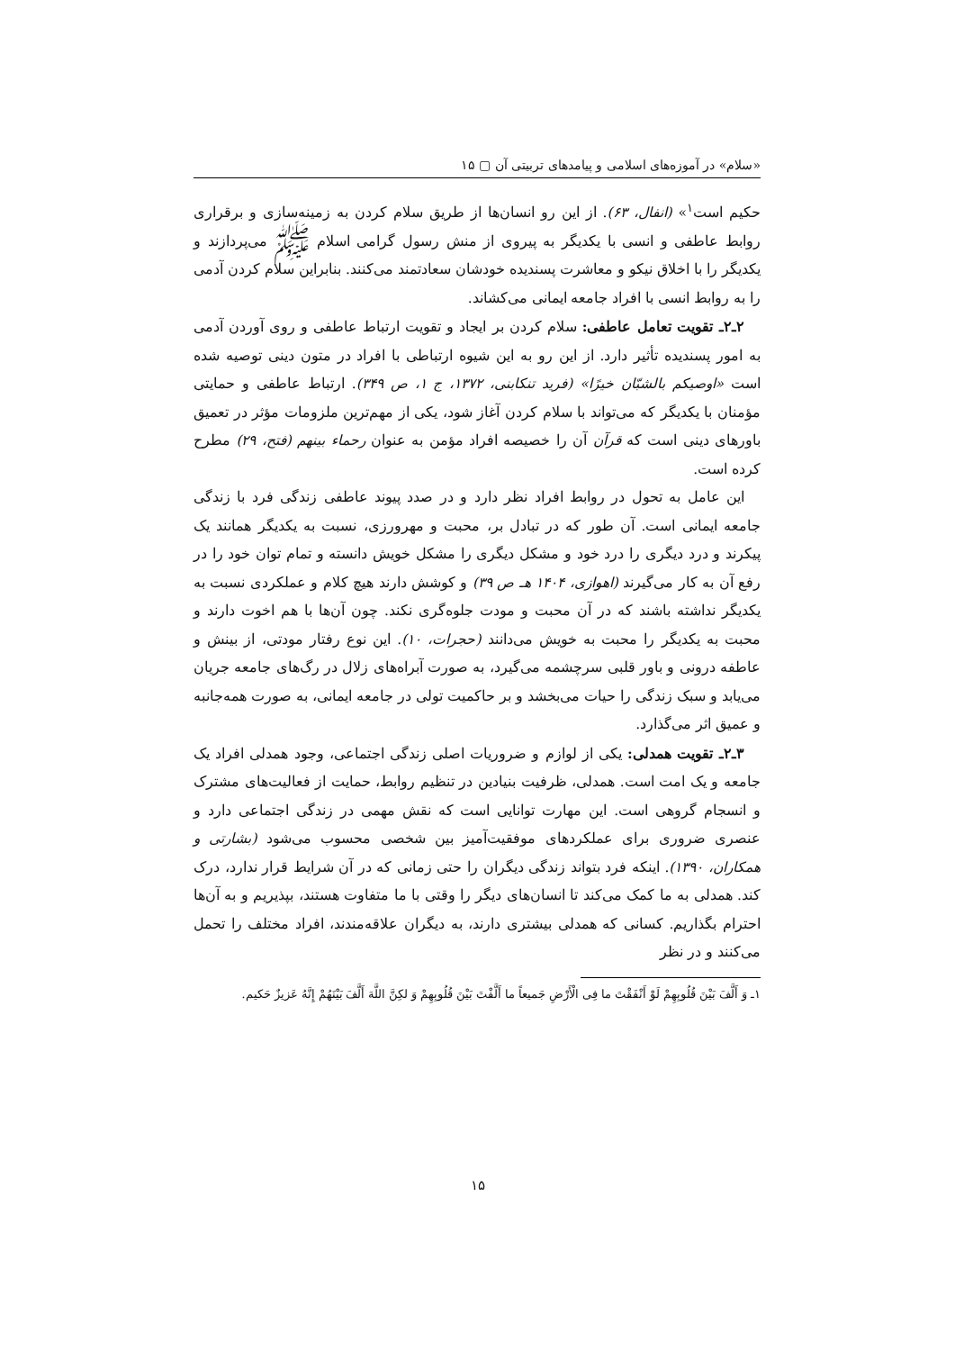«سلام» در آموزه‌های اسلامی و پیامدهای تربیتی آن ▢ ۱۵
حکیم است<sup>۱</sup>» (انفال، ۶۳). از این رو انسان‌ها از طریق سلام کردن به زمینه‌سازی و برقراری روابط عاطفی و انسی با یکدیگر به پیروی از منش رسول گرامی اسلام ﷺ می‌پردازند و یکدیگر را با اخلاق نیکو و معاشرت پسندیده خودشان سعادتمند می‌کنند. بنابراین سلام کردن آدمی را به روابط انسی با افراد جامعه ایمانی می‌کشاند.
۲ـ۲ـ تقویت تعامل عاطفی: سلام کردن بر ایجاد و تقویت ارتباط عاطفی و روی آوردن آدمی به امور پسندیده تأثیر دارد. از این رو به این شیوه ارتباطی با افراد در متون دینی توصیه شده است «اوصیکم بالشبّان خیرًا» (فرید تنکابنی، ۱۳۷۲، ج ۱، ص ۳۴۹). ارتباط عاطفی و حمایتی مؤمنان با یکدیگر که می‌تواند با سلام کردن آغاز شود، یکی از مهم‌ترین ملزومات مؤثر در تعمیق باورهای دینی است که قرآن آن را خصیصه افراد مؤمن به عنوان رحماء بینهم (فتح، ۲۹) مطرح کرده است.
این عامل به تحول در روابط افراد نظر دارد و در صدد پیوند عاطفی زندگی فرد با زندگی جامعه ایمانی است. آن طور که در تبادل بر، محبت و مهرورزی، نسبت به یکدیگر همانند یک پیکرند و درد دیگری را درد خود و مشکل دیگری را مشکل خویش دانسته و تمام توان خود را در رفع آن به کار می‌گیرند (اهوازی، ۱۴۰۴ هـ ص ۳۹) و کوشش دارند هیچ کلام و عملکردی نسبت به یکدیگر نداشته باشند که در آن محبت و مودت جلوه‌گری نکند. چون آن‌ها با هم اخوت دارند و محبت به یکدیگر را محبت به خویش می‌دانند (حجرات، ۱۰). این نوع رفتار مودتی، از بینش و عاطفه درونی و باور قلبی سرچشمه می‌گیرد، به صورت آبراه‌های زلال در رگ‌های جامعه جریان می‌یابد و سبک زندگی را حیات می‌بخشد و بر حاکمیت تولی در جامعه ایمانی، به صورت همه‌جانبه و عمیق اثر می‌گذارد.
۳ـ۲ـ تقویت همدلی: یکی از لوازم و ضروریات اصلی زندگی اجتماعی، وجود همدلی افراد یک جامعه و یک امت است. همدلی، ظرفیت بنیادین در تنظیم روابط، حمایت از فعالیت‌های مشترک و انسجام گروهی است. این مهارت توانایی است که نقش مهمی در زندگی اجتماعی دارد و عنصری ضروری برای عملکردهای موفقیت‌آمیز بین شخصی محسوب می‌شود (بشارتی و همکاران، ۱۳۹۰). اینکه فرد بتواند زندگی دیگران را حتی زمانی که در آن شرایط قرار ندارد، درک کند. همدلی به ما کمک می‌کند تا انسان‌های دیگر را وقتی با ما متفاوت هستند، بپذیریم و به آن‌ها احترام بگذاریم. کسانی که همدلی بیشتری دارند، به دیگران علاقه‌مندند، افراد مختلف را تحمل می‌کنند و در نظر
۱ـ وَ أَلَّفَ بَیْنَ قُلُوبِهِمْ لَوْ أَنْفَقْتَ ما فِی الْأَرْضِ جَمیعاً ما أَلَّفْتَ بَیْنَ قُلُوبِهِمْ وَ لکِنَّ اللَّهَ أَلَّفَ بَیْنَهُمْ إِنَّهُ عَزیزٌ حَکیم.
۱۵